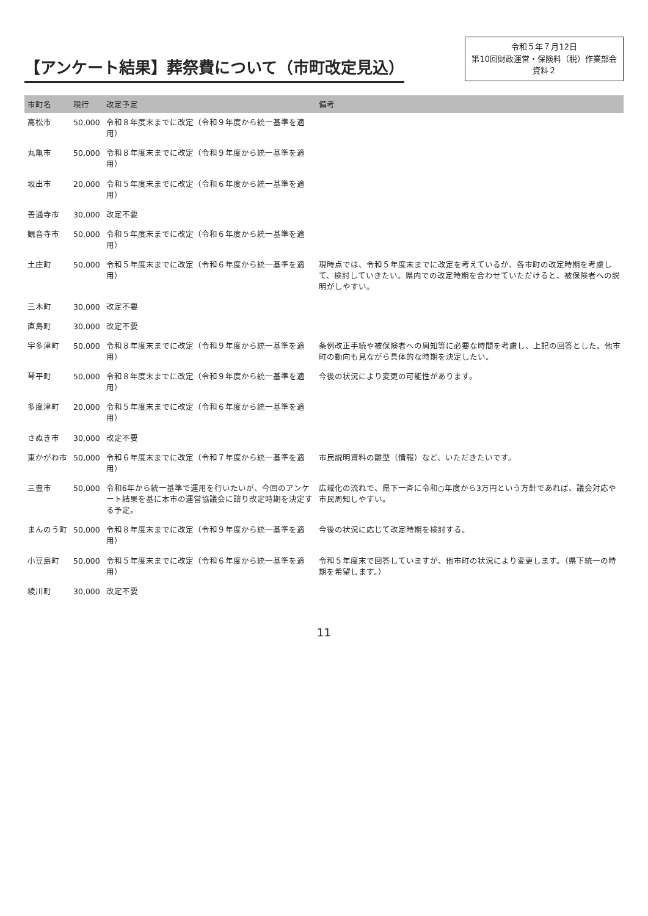【アンケート結果】葬祭費について（市町改定見込）
令和５年７月12日
第10回財政運営・保険料（税）作業部会
資料２
| 市町名 | 現行 | 改定予定 | 備考 |
| --- | --- | --- | --- |
| 高松市 | 50,000 | 令和８年度末までに改定（令和９年度から統一基準を適用） | |
| 丸亀市 | 50,000 | 令和８年度末までに改定（令和９年度から統一基準を適用） | |
| 坂出市 | 20,000 | 令和５年度末までに改定（令和６年度から統一基準を適用） | |
| 善通寺市 | 30,000 | 改定不要 | |
| 観音寺市 | 50,000 | 令和５年度末までに改定（令和６年度から統一基準を適用） | |
| 土庄町 | 50,000 | 令和５年度末までに改定（令和６年度から統一基準を適用） | 現時点では、令和５年度末までに改定を考えているが、各市町の改定時期を考慮して、検討していきたい。県内での改定時期を合わせていただけると、被保険者への説明がしやすい。 |
| 三木町 | 30,000 | 改定不要 | |
| 直島町 | 30,000 | 改定不要 | |
| 宇多津町 | 50,000 | 令和８年度末までに改定（令和９年度から統一基準を適用） | 条例改正手続や被保険者への周知等に必要な時間を考慮し、上記の回答とした。他市町の動向も見ながら具体的な時期を決定したい。 |
| 琴平町 | 50,000 | 令和８年度末までに改定（令和９年度から統一基準を適用） | 今後の状況により変更の可能性があります。 |
| 多度津町 | 20,000 | 令和５年度末までに改定（令和６年度から統一基準を適用） | |
| さぬき市 | 30,000 | 改定不要 | |
| 東かがわ市 | 50,000 | 令和６年度末までに改定（令和７年度から統一基準を適用） | 市民説明資料の雛型（情報）など、いただきたいです。 |
| 三豊市 | 50,000 | 令和6年から統一基準で運用を行いたいが、今回のアンケート結果を基に本市の運営協議会に諮り改定時期を決定する予定。 | 広域化の流れで、県下一斉に令和○年度から3万円という方針であれば、議会対応や市民周知しやすい。 |
| まんのう町 | 50,000 | 令和８年度末までに改定（令和９年度から統一基準を適用） | 今後の状況に応じて改定時期を検討する。 |
| 小豆島町 | 50,000 | 令和５年度末までに改定（令和６年度から統一基準を適用） | 令和５年度末で回答していますが、他市町の状況により変更します。（県下統一の時期を希望します。） |
| 綾川町 | 30,000 | 改定不要 | |
11